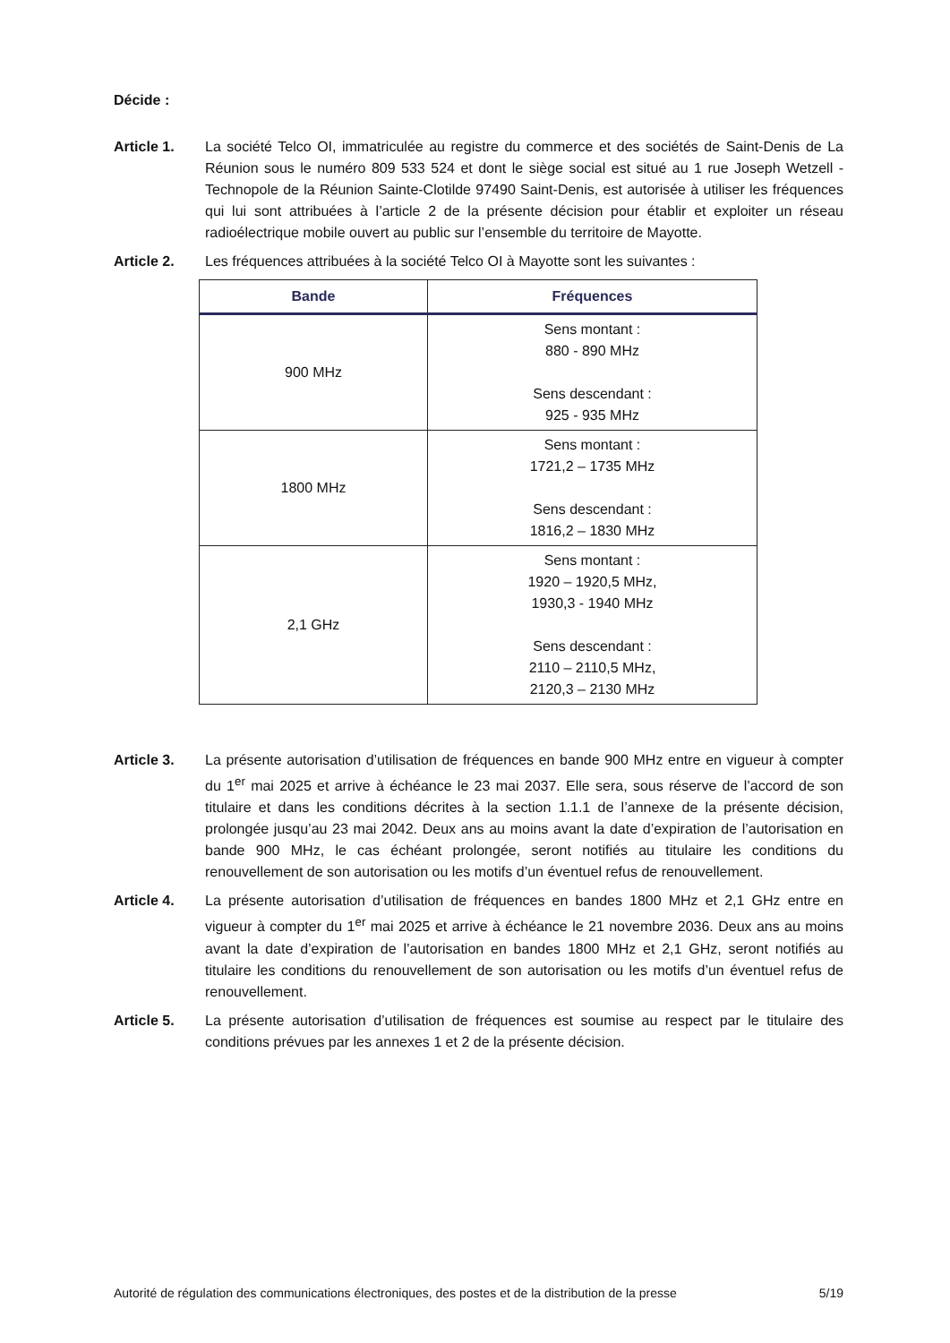Décide :
Article 1. La société Telco OI, immatriculée au registre du commerce et des sociétés de Saint-Denis de La Réunion sous le numéro 809 533 524 et dont le siège social est situé au 1 rue Joseph Wetzell - Technopole de la Réunion Sainte-Clotilde 97490 Saint-Denis, est autorisée à utiliser les fréquences qui lui sont attribuées à l’article 2 de la présente décision pour établir et exploiter un réseau radioélectrique mobile ouvert au public sur l’ensemble du territoire de Mayotte.
Article 2. Les fréquences attribuées à la société Telco OI à Mayotte sont les suivantes :
| Bande | Fréquences |
| --- | --- |
| 900 MHz | Sens montant : 880 - 890 MHz Sens descendant : 925 - 935 MHz |
| 1800 MHz | Sens montant : 1721,2 – 1735 MHz Sens descendant : 1816,2 – 1830 MHz |
| 2,1 GHz | Sens montant : 1920 – 1920,5 MHz, 1930,3 - 1940 MHz Sens descendant : 2110 – 2110,5 MHz, 2120,3 – 2130 MHz |
Article 3. La présente autorisation d’utilisation de fréquences en bande 900 MHz entre en vigueur à compter du 1<sup>er</sup> mai 2025 et arrive à échéance le 23 mai 2037. Elle sera, sous réserve de l’accord de son titulaire et dans les conditions décrites à la section 1.1.1 de l’annexe de la présente décision, prolongée jusqu’au 23 mai 2042. Deux ans au moins avant la date d’expiration de l’autorisation en bande 900 MHz, le cas échéant prolongée, seront notifiés au titulaire les conditions du renouvellement de son autorisation ou les motifs d’un éventuel refus de renouvellement.
Article 4. La présente autorisation d’utilisation de fréquences en bandes 1800 MHz et 2,1 GHz entre en vigueur à compter du 1<sup>er</sup> mai 2025 et arrive à échéance le 21 novembre 2036. Deux ans au moins avant la date d’expiration de l’autorisation en bandes 1800 MHz et 2,1 GHz, seront notifiés au titulaire les conditions du renouvellement de son autorisation ou les motifs d’un éventuel refus de renouvellement.
Article 5. La présente autorisation d’utilisation de fréquences est soumise au respect par le titulaire des conditions prévues par les annexes 1 et 2 de la présente décision.
Autorité de régulation des communications électroniques, des postes et de la distribution de la presse 5/19